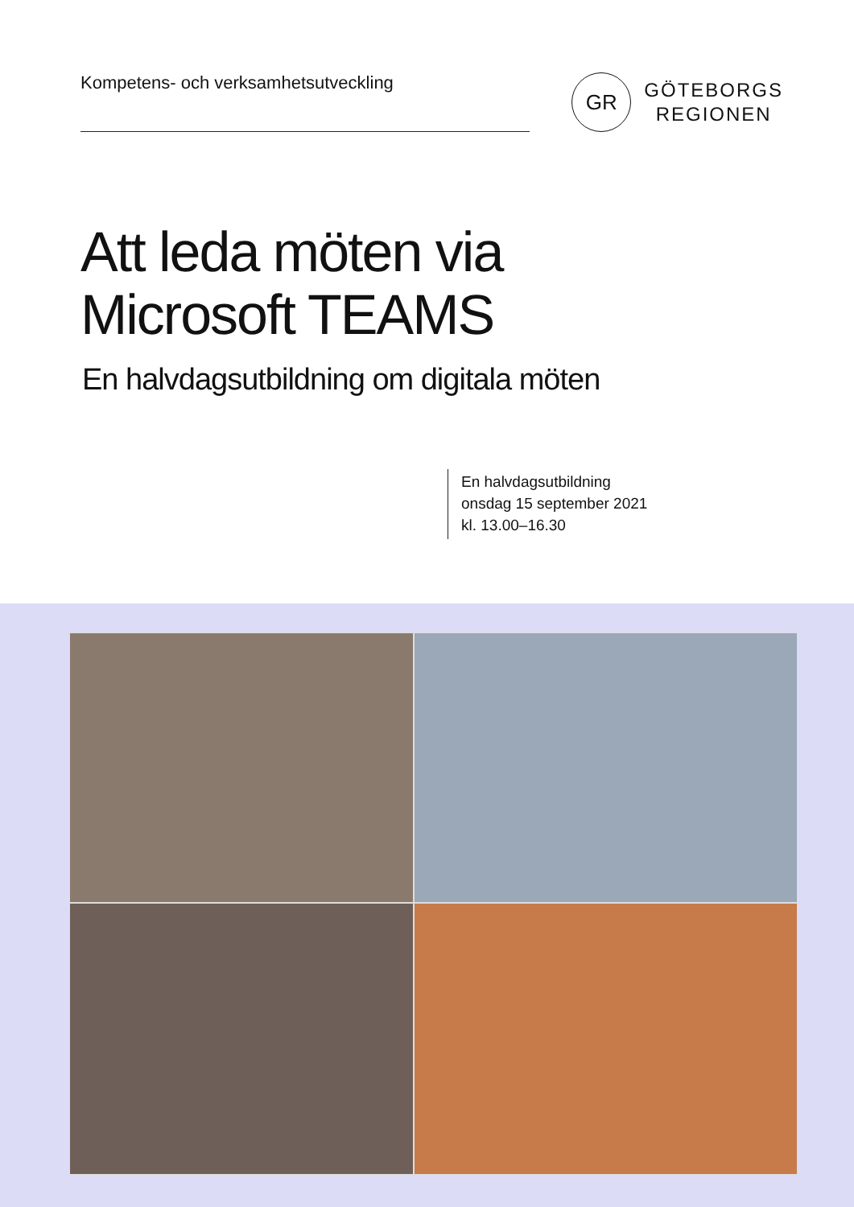Kompetens- och verksamhetsutveckling
GR
GÖTEBORGS
REGIONEN
Att leda möten via
Microsoft TEAMS
En halvdagsutbildning om digitala möten
En halvdagsutbildning
onsdag 15 september 2021
kl. 13.00–16.30